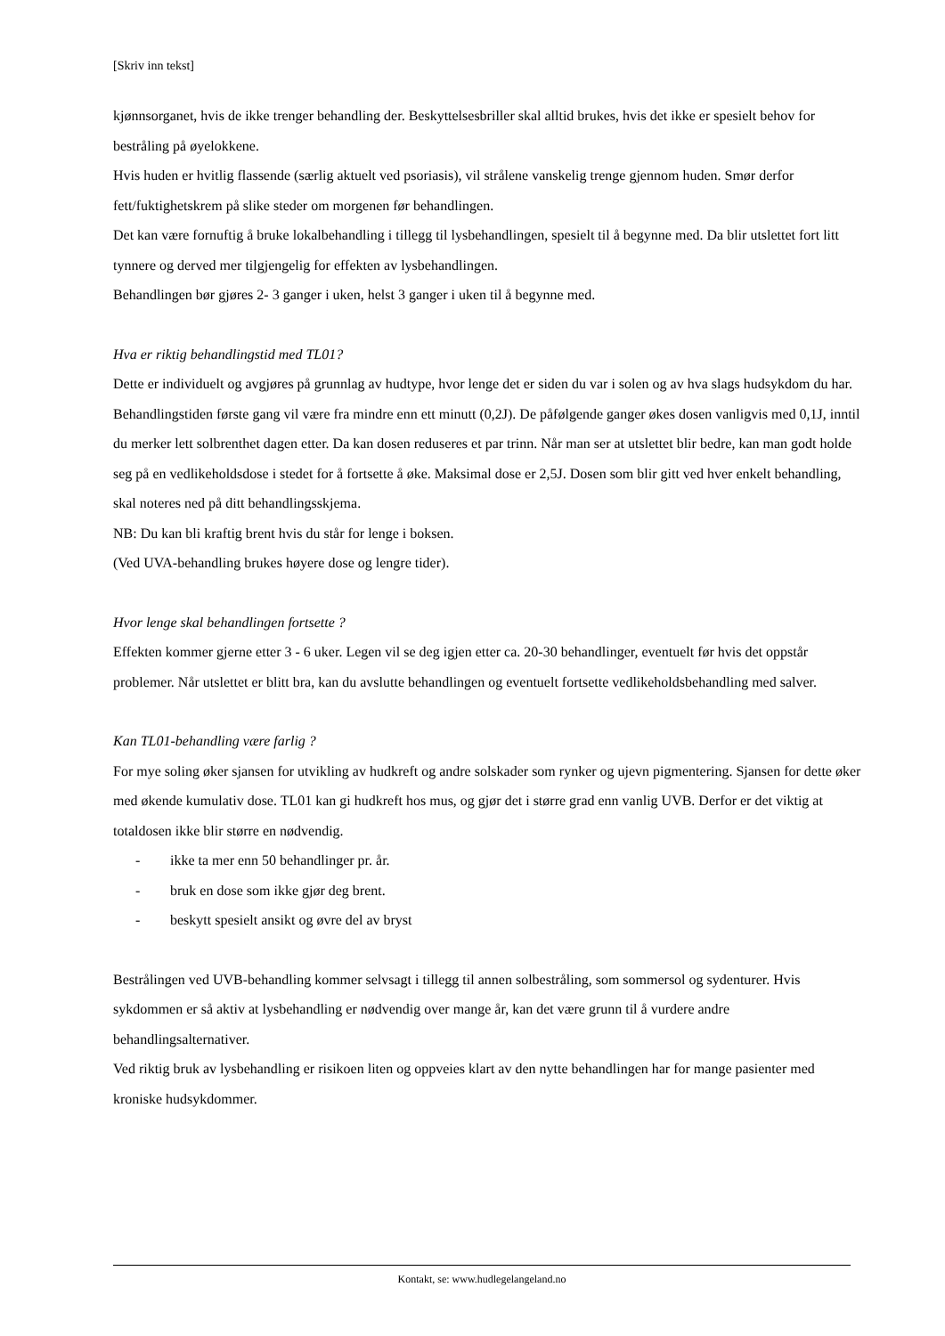[Skriv inn tekst]
kjønnsorganet, hvis de ikke trenger behandling der. Beskyttelsesbriller skal alltid brukes, hvis det ikke er spesielt behov for bestråling på øyelokkene.
Hvis huden er hvitlig flassende (særlig aktuelt ved psoriasis), vil strålene vanskelig trenge gjennom huden. Smør derfor fett/fuktighetskrem på slike steder om morgenen før behandlingen.
Det kan være fornuftig å bruke lokalbehandling i tillegg til lysbehandlingen, spesielt til å begynne med. Da blir utslettet fort litt tynnere og derved mer tilgjengelig for effekten av lysbehandlingen.
Behandlingen bør gjøres 2- 3 ganger i uken, helst 3 ganger i uken til å begynne med.
Hva er riktig behandlingstid med TL01?
Dette er individuelt og avgjøres på grunnlag av hudtype, hvor lenge det er siden du var i solen og av hva slags hudsykdom du har. Behandlingstiden første gang vil være fra mindre enn ett minutt (0,2J). De påfølgende ganger økes dosen vanligvis med 0,1J, inntil du merker lett solbrenthet dagen etter. Da kan dosen reduseres et par trinn. Når man ser at utslettet blir bedre, kan man godt holde seg på en vedlikeholdsdose i stedet for å fortsette å øke. Maksimal dose er 2,5J. Dosen som blir gitt ved hver enkelt behandling, skal noteres ned på ditt behandlingsskjema.
NB: Du kan bli kraftig brent hvis du står for lenge i boksen.
(Ved UVA-behandling brukes høyere dose og lengre tider).
Hvor lenge skal behandlingen fortsette ?
Effekten kommer gjerne etter 3 - 6 uker. Legen vil se deg igjen etter ca. 20-30 behandlinger, eventuelt før hvis det oppstår problemer. Når utslettet er blitt bra, kan du avslutte behandlingen og eventuelt fortsette vedlikeholdsbehandling med salver.
Kan TL01-behandling være farlig ?
For mye soling øker sjansen for utvikling av hudkreft og andre solskader som rynker og ujevn pigmentering. Sjansen for dette øker med økende kumulativ dose. TL01 kan gi hudkreft hos mus, og gjør det i større grad enn vanlig UVB. Derfor er det viktig at totaldosen ikke blir større en nødvendig.
- ikke ta mer enn 50 behandlinger pr. år.
- bruk en dose som ikke gjør deg brent.
- beskytt spesielt ansikt og øvre del av bryst
Bestrålingen ved UVB-behandling kommer selvsagt i tillegg til annen solbestråling, som sommersol og sydenturer. Hvis sykdommen er så aktiv at lysbehandling er nødvendig over mange år, kan det være grunn til å vurdere andre behandlingsalternativer.
Ved riktig bruk av lysbehandling er risikoen liten og oppveies klart av den nytte behandlingen har for mange pasienter med kroniske hudsykdommer.
Kontakt, se: www.hudlegelangeland.no